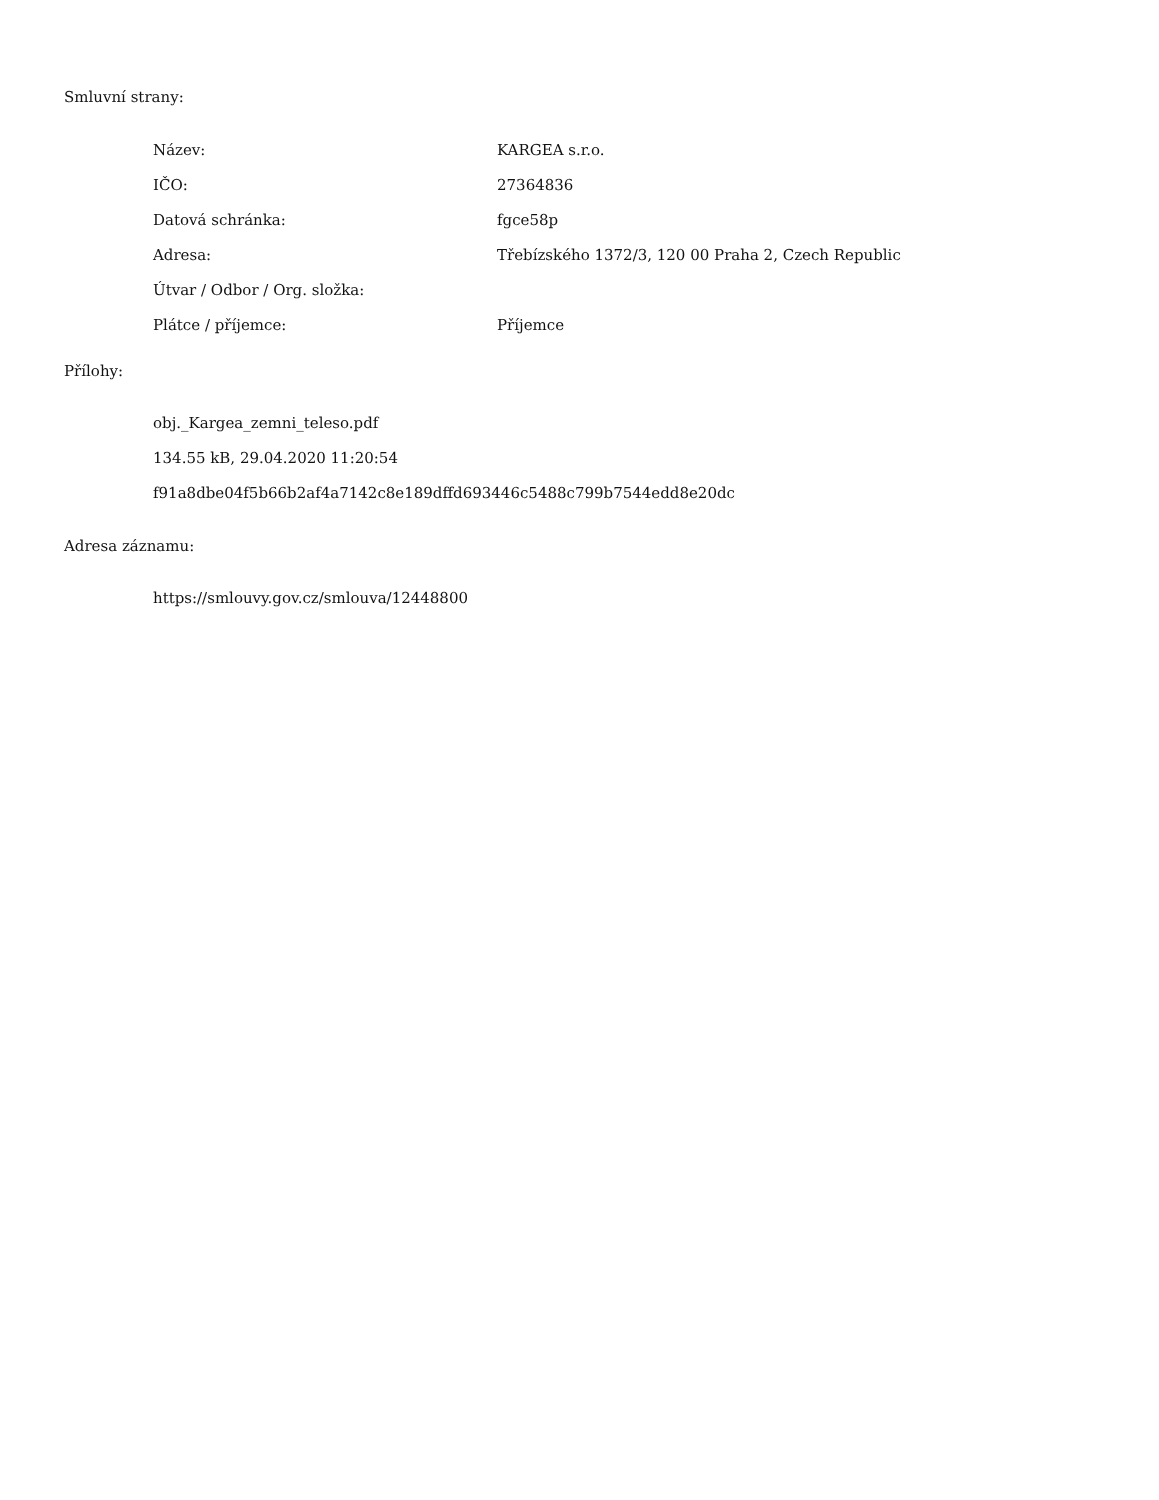Smluvní strany:
| Název: | KARGEA s.r.o. |
| IČO: | 27364836 |
| Datová schránka: | fgce58p |
| Adresa: | Třebízského 1372/3, 120 00 Praha 2, Czech Republic |
| Útvar / Odbor / Org. složka: | |
| Plátce / příjemce: | Příjemce |
Přílohy:
obj._Kargea_zemni_teleso.pdf
134.55 kB, 29.04.2020 11:20:54
f91a8dbe04f5b66b2af4a7142c8e189dffd693446c5488c799b7544edd8e20dc
Adresa záznamu:
https://smlouvy.gov.cz/smlouva/12448800